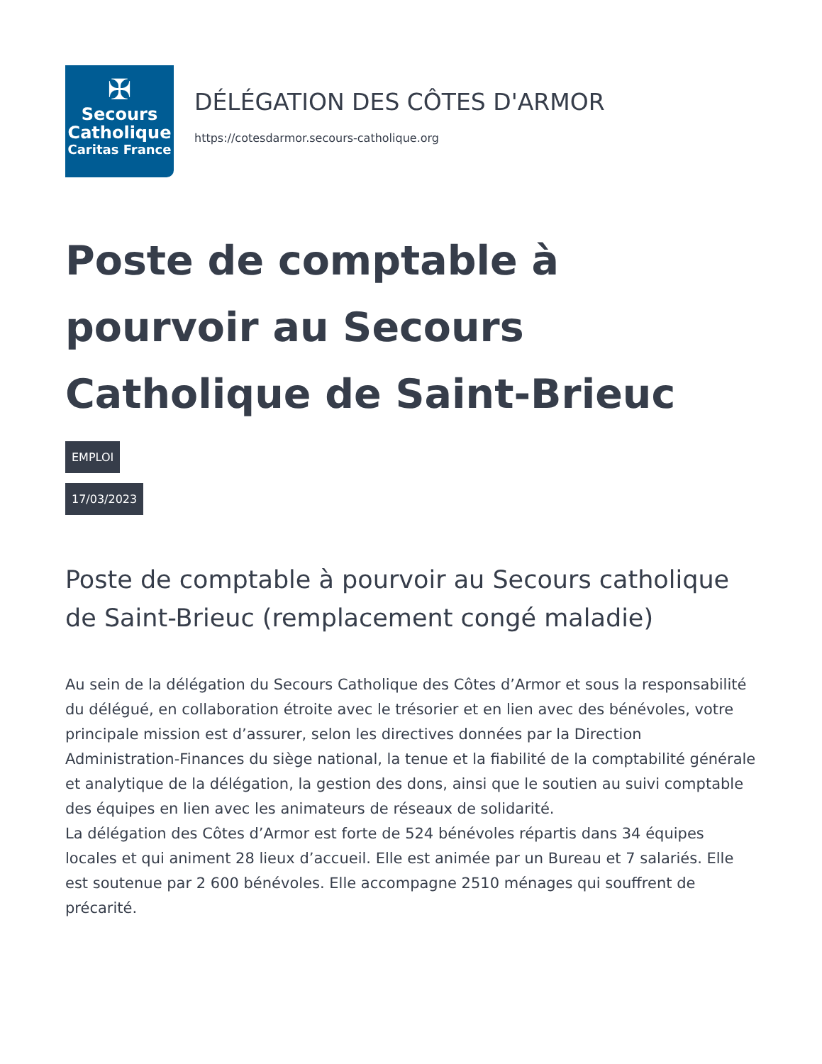✠
Secours
Catholique
Caritas France
DÉLÉGATION DES CÔTES D'ARMOR
https://cotesdarmor.secours-catholique.org
Poste de comptable à pourvoir au Secours Catholique de Saint-Brieuc
EMPLOI
17/03/2023
Poste de comptable à pourvoir au Secours catholique de Saint-Brieuc (remplacement congé maladie)
Au sein de la délégation du Secours Catholique des Côtes d’Armor et sous la responsabilité du délégué, en collaboration étroite avec le trésorier et en lien avec des bénévoles, votre principale mission est d’assurer, selon les directives données par la Direction Administration-Finances du siège national, la tenue et la fiabilité de la comptabilité générale et analytique de la délégation, la gestion des dons, ainsi que le soutien au suivi comptable des équipes en lien avec les animateurs de réseaux de solidarité.
La délégation des Côtes d’Armor est forte de 524 bénévoles répartis dans 34 équipes locales et qui animent 28 lieux d’accueil. Elle est animée par un Bureau et 7 salariés. Elle est soutenue par 2 600 bénévoles. Elle accompagne 2510 ménages qui souffrent de précarité.